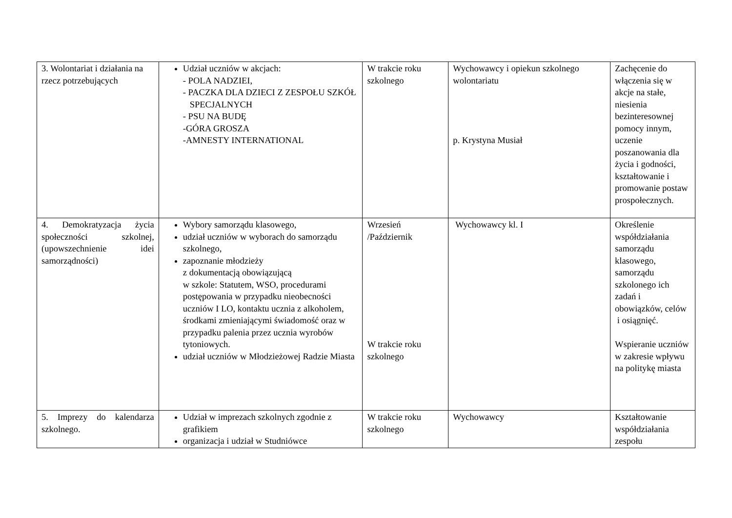| 3. Wolontariat i działania na rzecz potrzebujących | Udział uczniów w akcjach: - POLA NADZIEI, - PACZKA DLA DZIECI Z ZESPOŁU SZKÓŁ SPECJALNYCH - PSU NA BUDĘ -GÓRA GROSZA -AMNESTY INTERNATIONAL | W trakcie roku szkolnego | Wychowawcy i opiekun szkolnego wolontariatu p. Krystyna Musiał | Zachęcenie do włączenia się w akcje na stałe, niesienia bezinteresownej pomocy innym, uczenie poszanowania dla życia i godności, kształtowanie i promowanie postaw prospołecznych. |
| 4. Demokratyzacja życia społeczności szkolnej,(upowszechnienie idei samorządności) | Wybory samorządu klasowego, udział uczniów w wyborach do samorządu szkolnego, zapoznanie młodzieży z dokumentacją obowiązującą w szkole: Statutem, WSO, procedurami postępowania w przypadku nieobecności uczniów I LO, kontaktu ucznia z alkoholem, środkami zmieniającymi świadomość oraz w przypadku palenia przez ucznia wyrobów tytoniowych. udział uczniów w Młodzieżowej Radzie Miasta | Wrzesień /Październik W trakcie roku szkolnego | Wychowawcy kl. I | Określenie współdziałania samorządu klasowego, samorządu szkolonego ich zadań i obowiązków, celów i osiągnięć. Wspieranie uczniów w zakresie wpływu na politykę miasta |
| 5. Imprezy do kalendarza szkolnego. | Udział w imprezach szkolnych zgodnie z grafikiem organizacja i udział w Studniówce | W trakcie roku szkolnego | Wychowawcy | Kształtowanie współdziałania zespołu |